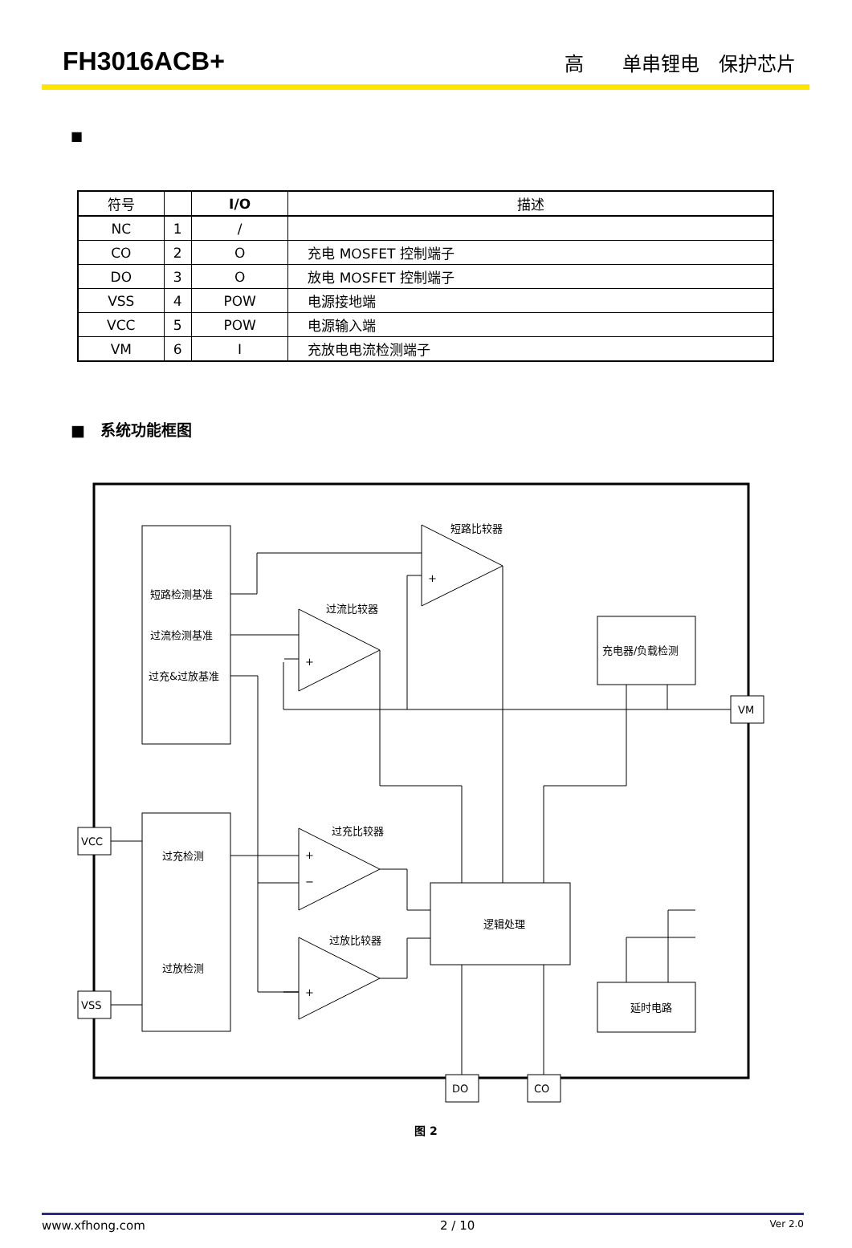FH3016ACB+ 高　　单串锂电　保护芯片
■
| 符号 | | I/O | 描述 |
| --- | --- | --- | --- |
| NC | 1 | / | |
| CO | 2 | O | 充电 MOSFET 控制端子 |
| DO | 3 | O | 放电 MOSFET 控制端子 |
| VSS | 4 | POW | 电源接地端 |
| VCC | 5 | POW | 电源输入端 |
| VM | 6 | I | 充放电电流检测端子 |
■　系统功能框图
短路检测基准
过流检测基准
过充&过放基准
过充检测
过放检测
短路比较器
过流比较器
过充比较器
过放比较器
充电器/负载检测
逻辑处理
延时电路
VCC
VSS
VM
DO
CO
+
+
+
−
+
图 2
www.xfhong.com 2 / 10 Ver 2.0